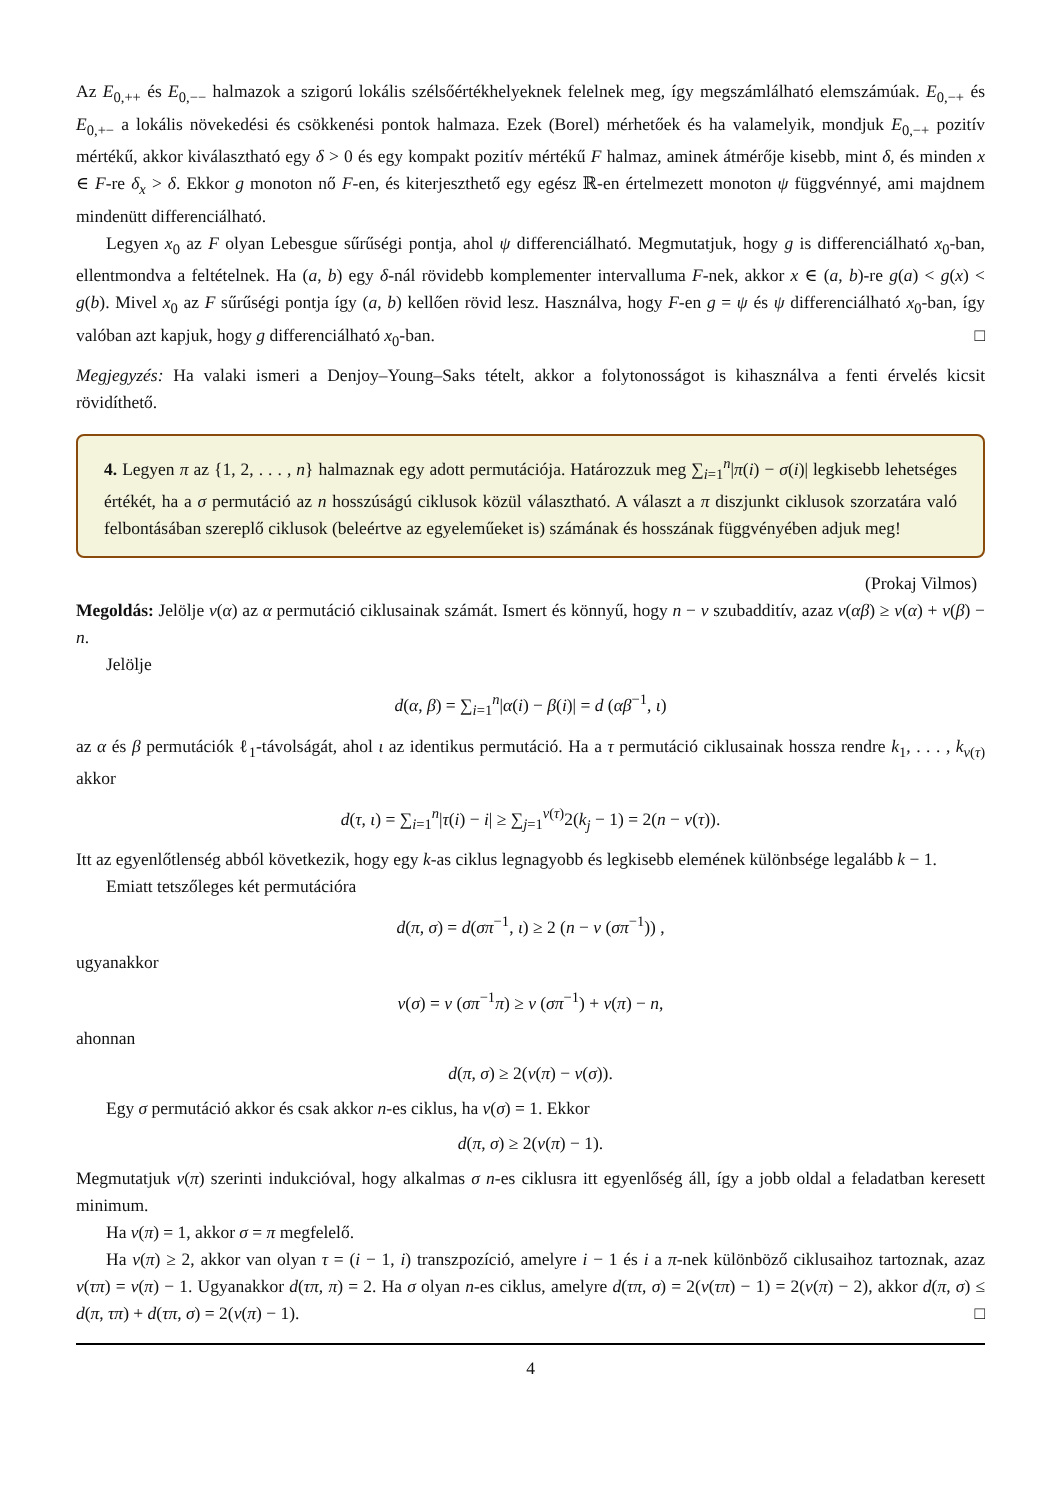Az E<sub>0,++</sub> és E<sub>0,−−</sub> halmazok a szigorú lokális szélsőértékhelyeknek felelnek meg, így megszámlálható elemszámúak. E<sub>0,−+</sub> és E<sub>0,+−</sub> a lokális növekedési és csökkenési pontok halmaza. Ezek (Borel) mérhetőek és ha valamelyik, mondjuk E<sub>0,−+</sub> pozitív mértékű, akkor kiválasztható egy δ > 0 és egy kompakt pozitív mértékű F halmaz, aminek átmérője kisebb, mint δ, és minden x ∈ F-re δ<sub>x</sub> > δ. Ekkor g monoton nő F-en, és kiterjeszthető egy egész ℝ-en értelmezett monoton ψ függvénnyé, ami majdnem mindenütt differenciálható.
Legyen x<sub>0</sub> az F olyan Lebesgue sűrűségi pontja, ahol ψ differenciálható. Megmutatjuk, hogy g is differenciálható x<sub>0</sub>-ban, ellentmondva a feltételnek. Ha (a, b) egy δ-nál rövidebb komplementer intervalluma F-nek, akkor x ∈ (a, b)-re g(a) < g(x) < g(b). Mivel x<sub>0</sub> az F sűrűségi pontja így (a, b) kellően rövid lesz. Használva, hogy F-en g = ψ és ψ differenciálható x<sub>0</sub>-ban, így valóban azt kapjuk, hogy g differenciálható x<sub>0</sub>-ban. □
Megjegyzés: Ha valaki ismeri a Denjoy–Young–Saks tételt, akkor a folytonosságot is kihasználva a fenti érvelés kicsit rövidíthető.
4. Legyen π az {1, 2, . . . , n} halmaznak egy adott permutációja. Határozzuk meg ∑<sub>i=1</sub><sup>n</sup>|π(i) − σ(i)| legkisebb lehetséges értékét, ha a σ permutáció az n hosszúságú ciklusok közül választható. A választ a π diszjunkt ciklusok szorzatára való felbontásában szereplő ciklusok (beleértve az egyeleműeket is) számának és hosszának függvényében adjuk meg!
(Prokaj Vilmos)
Megoldás: Jelölje ν(α) az α permutáció ciklusainak számát. Ismert és könnyű, hogy n − ν szubadditív, azaz ν(αβ) ≥ ν(α) + ν(β) − n.
Jelölje
d(α, β) = ∑<sub>i=1</sub><sup>n</sup>|α(i) − β(i)| = d (αβ<sup>−1</sup>, ι)
az α és β permutációk ℓ<sub>1</sub>-távolságát, ahol ι az identikus permutáció. Ha a τ permutáció ciklusainak hossza rendre k<sub>1</sub>, . . . , k<sub>ν(τ)</sub> akkor
d(τ, ι) = ∑<sub>i=1</sub><sup>n</sup>|τ(i) − i| ≥ ∑<sub>j=1</sub><sup>ν(τ)</sup>2(k<sub>j</sub> − 1) = 2(n − ν(τ)).
Itt az egyenlőtlenség abból következik, hogy egy k-as ciklus legnagyobb és legkisebb elemének különbsége legalább k − 1.
Emiatt tetszőleges két permutációra
d(π, σ) = d(σπ<sup>−1</sup>, ι) ≥ 2 (n − ν (σπ<sup>−1</sup>)) ,
ugyanakkor
ν(σ) = ν (σπ<sup>−1</sup>π) ≥ ν (σπ<sup>−1</sup>) + ν(π) − n,
ahonnan
d(π, σ) ≥ 2(ν(π) − ν(σ)).
Egy σ permutáció akkor és csak akkor n-es ciklus, ha ν(σ) = 1. Ekkor
d(π, σ) ≥ 2(ν(π) − 1).
Megmutatjuk ν(π) szerinti indukcióval, hogy alkalmas σ n-es ciklusra itt egyenlőség áll, így a jobb oldal a feladatban keresett minimum.
Ha ν(π) = 1, akkor σ = π megfelelő.
Ha ν(π) ≥ 2, akkor van olyan τ = (i − 1, i) transzpozíció, amelyre i − 1 és i a π-nek különböző ciklusaihoz tartoznak, azaz ν(τπ) = ν(π) − 1. Ugyanakkor d(τπ, π) = 2. Ha σ olyan n-es ciklus, amelyre d(τπ, σ) = 2(ν(τπ) − 1) = 2(ν(π) − 2), akkor d(π, σ) ≤ d(π, τπ) + d(τπ, σ) = 2(ν(π) − 1). □
4